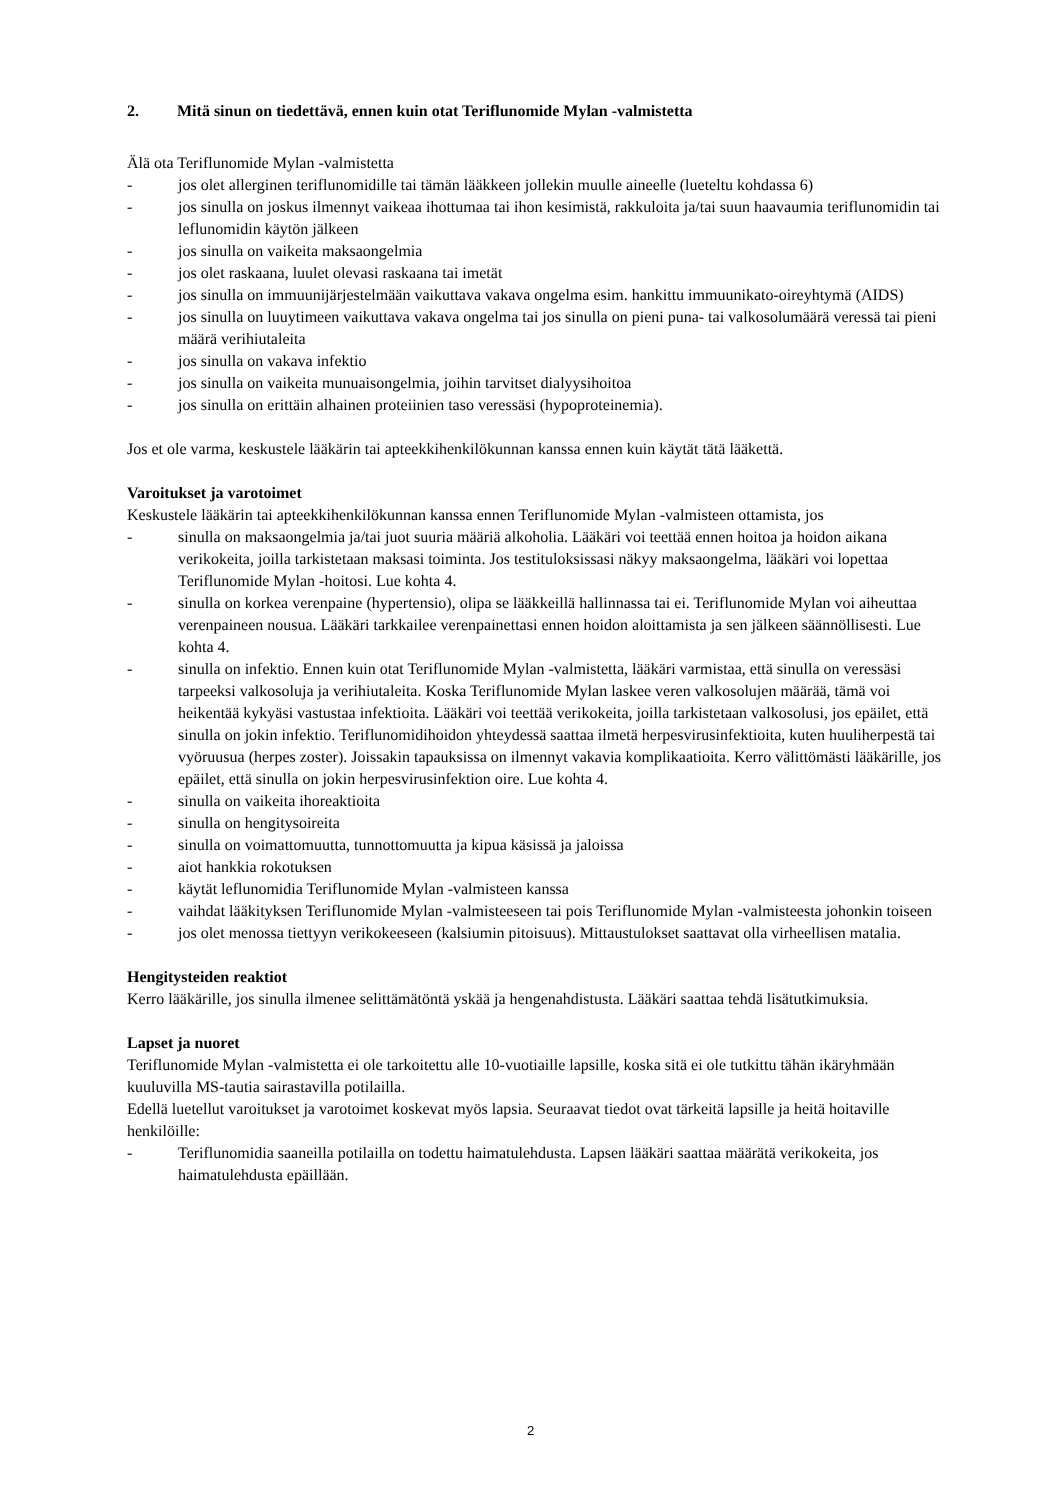2. Mitä sinun on tiedettävä, ennen kuin otat Teriflunomide Mylan -valmistetta
Älä ota Teriflunomide Mylan -valmistetta
- jos olet allerginen teriflunomidille tai tämän lääkkeen jollekin muulle aineelle (lueteltu kohdassa 6)
- jos sinulla on joskus ilmennyt vaikeaa ihottumaa tai ihon kesimistä, rakkuloita ja/tai suun haavaumia teriflunomidin tai leflunomidin käytön jälkeen
- jos sinulla on vaikeita maksaongelmia
- jos olet raskaana, luulet olevasi raskaana tai imetät
- jos sinulla on immuunijärjestelmään vaikuttava vakava ongelma esim. hankittu immuunikato-oireyhtymä (AIDS)
- jos sinulla on luuytimeen vaikuttava vakava ongelma tai jos sinulla on pieni puna- tai valkosolumäärä veressä tai pieni määrä verihiutaleita
- jos sinulla on vakava infektio
- jos sinulla on vaikeita munuaisongelmia, joihin tarvitset dialyysihoitoa
- jos sinulla on erittäin alhainen proteiinien taso veressäsi (hypoproteinemia).
Jos et ole varma, keskustele lääkärin tai apteekkihenkilökunnan kanssa ennen kuin käytät tätä lääkettä.
Varoitukset ja varotoimet
Keskustele lääkärin tai apteekkihenkilökunnan kanssa ennen Teriflunomide Mylan -valmisteen ottamista, jos
- sinulla on maksaongelmia ja/tai juot suuria määriä alkoholia. Lääkäri voi teettää ennen hoitoa ja hoidon aikana verikokeita, joilla tarkistetaan maksasi toiminta. Jos testituloksissasi näkyy maksaongelma, lääkäri voi lopettaa Teriflunomide Mylan -hoitosi. Lue kohta 4.
- sinulla on korkea verenpaine (hypertensio), olipa se lääkkeillä hallinnassa tai ei. Teriflunomide Mylan voi aiheuttaa verenpaineen nousua. Lääkäri tarkkailee verenpainettasi ennen hoidon aloittamista ja sen jälkeen säännöllisesti. Lue kohta 4.
- sinulla on infektio. Ennen kuin otat Teriflunomide Mylan -valmistetta, lääkäri varmistaa, että sinulla on veressäsi tarpeeksi valkosoluja ja verihiutaleita. Koska Teriflunomide Mylan laskee veren valkosolujen määrää, tämä voi heikentää kykyäsi vastustaa infektioita. Lääkäri voi teettää verikokeita, joilla tarkistetaan valkosolusi, jos epäilet, että sinulla on jokin infektio. Teriflunomidihoidon yhteydessä saattaa ilmetä herpesvirusinfektioita, kuten huuliherpestä tai vyöruusua (herpes zoster). Joissakin tapauksissa on ilmennyt vakavia komplikaatioita. Kerro välittömästi lääkärille, jos epäilet, että sinulla on jokin herpesvirusinfektion oire. Lue kohta 4.
- sinulla on vaikeita ihoreaktioita
- sinulla on hengitysoireita
- sinulla on voimattomuutta, tunnottomuutta ja kipua käsissä ja jaloissa
- aiot hankkia rokotuksen
- käytät leflunomidia Teriflunomide Mylan -valmisteen kanssa
- vaihdat lääkityksen Teriflunomide Mylan -valmisteeseen tai pois Teriflunomide Mylan -valmisteesta johonkin toiseen
- jos olet menossa tiettyyn verikokeeseen (kalsiumin pitoisuus). Mittaustulokset saattavat olla virheellisen matalia.
Hengitysteiden reaktiot
Kerro lääkärille, jos sinulla ilmenee selittämätöntä yskää ja hengenahdistusta. Lääkäri saattaa tehdä lisätutkimuksia.
Lapset ja nuoret
Teriflunomide Mylan -valmistetta ei ole tarkoitettu alle 10-vuotiaille lapsille, koska sitä ei ole tutkittu tähän ikäryhmään kuuluvilla MS-tautia sairastavilla potilailla.
Edellä luetellut varoitukset ja varotoimet koskevat myös lapsia. Seuraavat tiedot ovat tärkeitä lapsille ja heitä hoitaville henkilöille:
- Teriflunomidia saaneilla potilailla on todettu haimatulehdusta. Lapsen lääkäri saattaa määrätä verikokeita, jos haimatulehdusta epäillään.
2